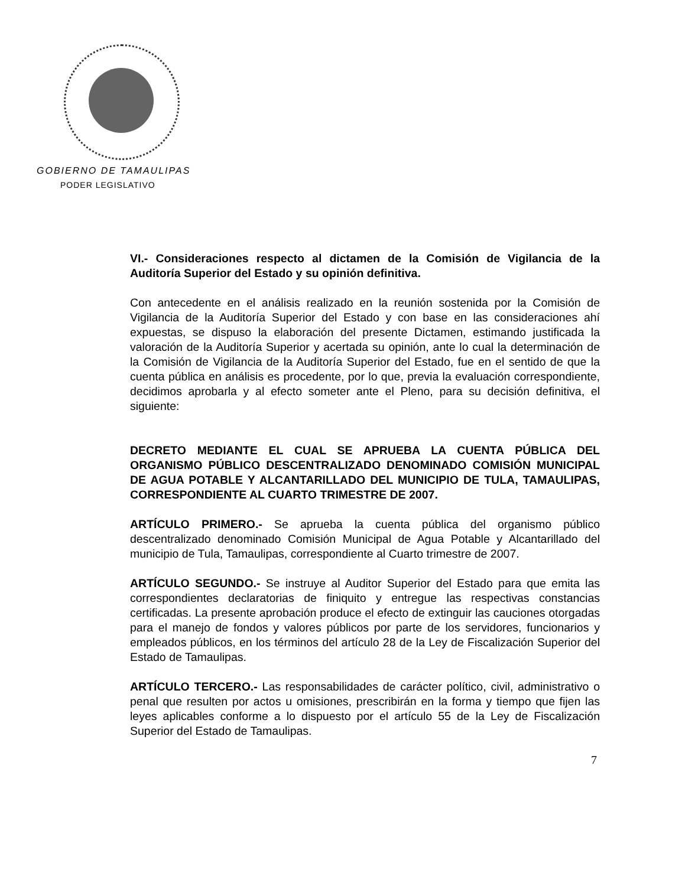GOBIERNO DE TAMAULIPAS
PODER LEGISLATIVO
VI.- Consideraciones respecto al dictamen de la Comisión de Vigilancia de la Auditoría Superior del Estado y su opinión definitiva.
Con antecedente en el análisis realizado en la reunión sostenida por la Comisión de Vigilancia de la Auditoría Superior del Estado y con base en las consideraciones ahí expuestas, se dispuso la elaboración del presente Dictamen, estimando justificada la valoración de la Auditoría Superior y acertada su opinión, ante lo cual la determinación de la Comisión de Vigilancia de la Auditoría Superior del Estado, fue en el sentido de que la cuenta pública en análisis es procedente, por lo que, previa la evaluación correspondiente, decidimos aprobarla y al efecto someter ante el Pleno, para su decisión definitiva, el siguiente:
DECRETO MEDIANTE EL CUAL SE APRUEBA LA CUENTA PÚBLICA DEL ORGANISMO PÚBLICO DESCENTRALIZADO DENOMINADO COMISIÓN MUNICIPAL DE AGUA POTABLE Y ALCANTARILLADO DEL MUNICIPIO DE TULA, TAMAULIPAS, CORRESPONDIENTE AL CUARTO TRIMESTRE DE 2007.
ARTÍCULO PRIMERO.- Se aprueba la cuenta pública del organismo público descentralizado denominado Comisión Municipal de Agua Potable y Alcantarillado del municipio de Tula, Tamaulipas, correspondiente al Cuarto trimestre de 2007.
ARTÍCULO SEGUNDO.- Se instruye al Auditor Superior del Estado para que emita las correspondientes declaratorias de finiquito y entregue las respectivas constancias certificadas. La presente aprobación produce el efecto de extinguir las cauciones otorgadas para el manejo de fondos y valores públicos por parte de los servidores, funcionarios y empleados públicos, en los términos del artículo 28 de la Ley de Fiscalización Superior del Estado de Tamaulipas.
ARTÍCULO TERCERO.- Las responsabilidades de carácter político, civil, administrativo o penal que resulten por actos u omisiones, prescribirán en la forma y tiempo que fijen las leyes aplicables conforme a lo dispuesto por el artículo 55 de la Ley de Fiscalización Superior del Estado de Tamaulipas.
7